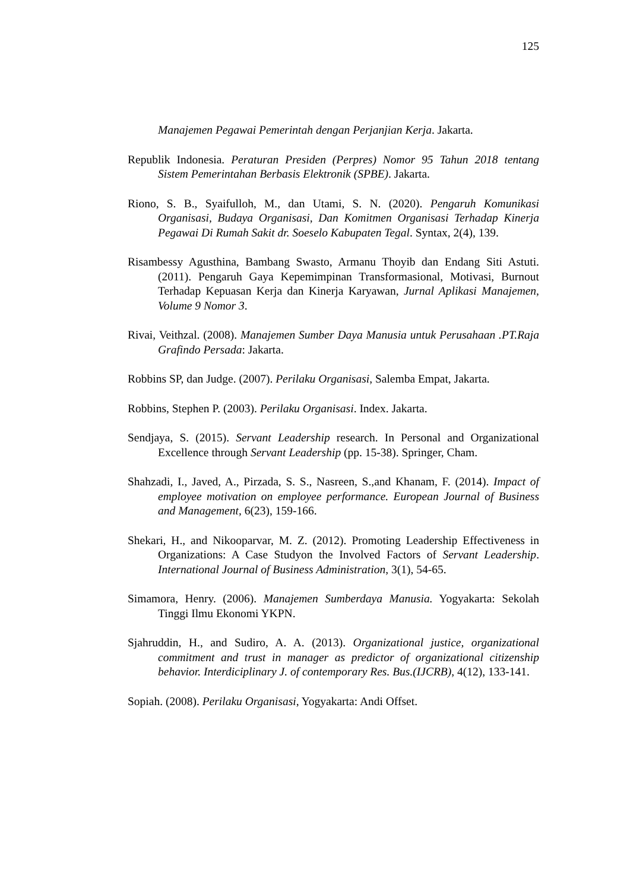125
Manajemen Pegawai Pemerintah dengan Perjanjian Kerja. Jakarta.
Republik Indonesia. Peraturan Presiden (Perpres) Nomor 95 Tahun 2018 tentang Sistem Pemerintahan Berbasis Elektronik (SPBE). Jakarta.
Riono, S. B., Syaifulloh, M., dan Utami, S. N. (2020). Pengaruh Komunikasi Organisasi, Budaya Organisasi, Dan Komitmen Organisasi Terhadap Kinerja Pegawai Di Rumah Sakit dr. Soeselo Kabupaten Tegal. Syntax, 2(4), 139.
Risambessy Agusthina, Bambang Swasto, Armanu Thoyib dan Endang Siti Astuti. (2011). Pengaruh Gaya Kepemimpinan Transformasional, Motivasi, Burnout Terhadap Kepuasan Kerja dan Kinerja Karyawan, Jurnal Aplikasi Manajemen, Volume 9 Nomor 3.
Rivai, Veithzal. (2008). Manajemen Sumber Daya Manusia untuk Perusahaan .PT.Raja Grafindo Persada: Jakarta.
Robbins SP, dan Judge. (2007). Perilaku Organisasi, Salemba Empat, Jakarta.
Robbins, Stephen P. (2003). Perilaku Organisasi. Index. Jakarta.
Sendjaya, S. (2015). Servant Leadership research. In Personal and Organizational Excellence through Servant Leadership (pp. 15-38). Springer, Cham.
Shahzadi, I., Javed, A., Pirzada, S. S., Nasreen, S.,and Khanam, F. (2014). Impact of employee motivation on employee performance. European Journal of Business and Management, 6(23), 159-166.
Shekari, H., and Nikooparvar, M. Z. (2012). Promoting Leadership Effectiveness in Organizations: A Case Studyon the Involved Factors of Servant Leadership. International Journal of Business Administration, 3(1), 54-65.
Simamora, Henry. (2006). Manajemen Sumberdaya Manusia. Yogyakarta: Sekolah Tinggi Ilmu Ekonomi YKPN.
Sjahruddin, H., and Sudiro, A. A. (2013). Organizational justice, organizational commitment and trust in manager as predictor of organizational citizenship behavior. Interdiciplinary J. of contemporary Res. Bus.(IJCRB), 4(12), 133-141.
Sopiah. (2008). Perilaku Organisasi, Yogyakarta: Andi Offset.